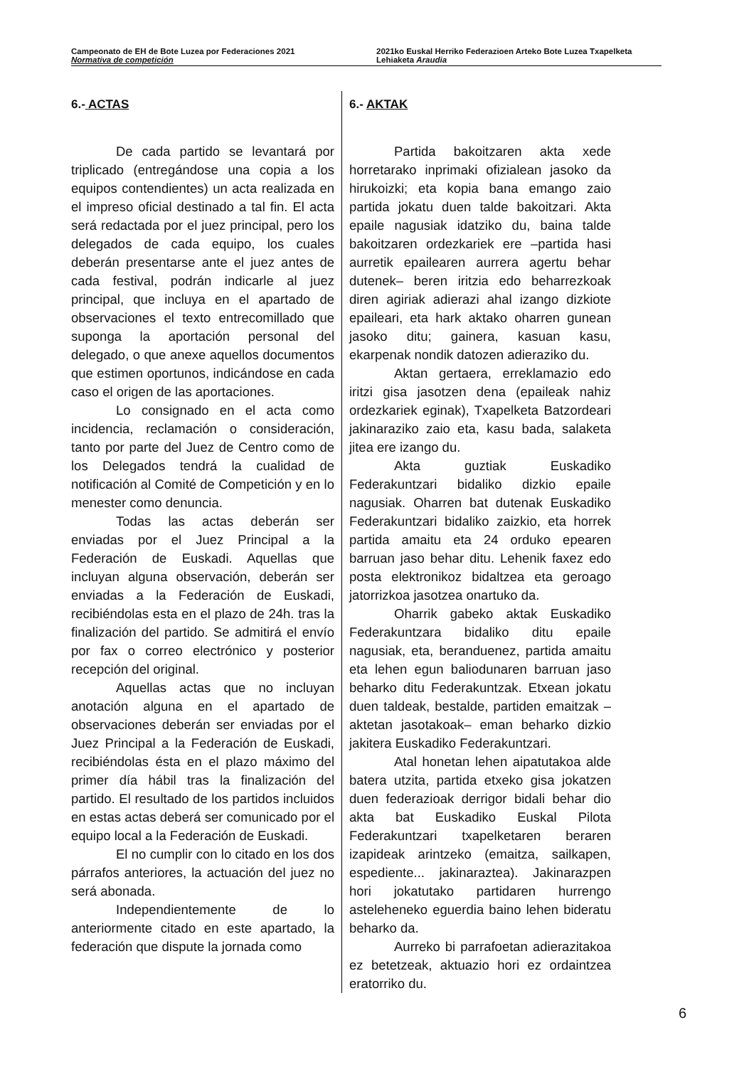Campeonato de EH de Bote Luzea por Federaciones 2021
Normativa de competición
2021ko Euskal Herriko Federazioen Arteko Bote Luzea Txapelketa
Lehiaketa Araudia
6.- ACTAS
De cada partido se levantará por triplicado (entregándose una copia a los equipos contendientes) un acta realizada en el impreso oficial destinado a tal fin. El acta será redactada por el juez principal, pero los delegados de cada equipo, los cuales deberán presentarse ante el juez antes de cada festival, podrán indicarle al juez principal, que incluya en el apartado de observaciones el texto entrecomillado que suponga la aportación personal del delegado, o que anexe aquellos documentos que estimen oportunos, indicándose en cada caso el origen de las aportaciones.
Lo consignado en el acta como incidencia, reclamación o consideración, tanto por parte del Juez de Centro como de los Delegados tendrá la cualidad de notificación al Comité de Competición y en lo menester como denuncia.
Todas las actas deberán ser enviadas por el Juez Principal a la Federación de Euskadi. Aquellas que incluyan alguna observación, deberán ser enviadas a la Federación de Euskadi, recibiéndolas esta en el plazo de 24h. tras la finalización del partido. Se admitirá el envío por fax o correo electrónico y posterior recepción del original.
Aquellas actas que no incluyan anotación alguna en el apartado de observaciones deberán ser enviadas por el Juez Principal a la Federación de Euskadi, recibiéndolas ésta en el plazo máximo del primer día hábil tras la finalización del partido. El resultado de los partidos incluidos en estas actas deberá ser comunicado por el equipo local a la Federación de Euskadi.
El no cumplir con lo citado en los dos párrafos anteriores, la actuación del juez no será abonada.
Independientemente de lo anteriormente citado en este apartado, la federación que dispute la jornada como
6.- AKTAK
Partida bakoitzaren akta xede horretarako inprimaki ofizialean jasoko da hirukoizki; eta kopia bana emango zaio partida jokatu duen talde bakoitzari. Akta epaile nagusiak idatziko du, baina talde bakoitzaren ordezkariek ere –partida hasi aurretik epailearen aurrera agertu behar dutenek– beren iritzia edo beharrezkoak diren agiriak adierazi ahal izango dizkiote epaileari, eta hark aktako oharren gunean jasoko ditu; gainera, kasuan kasu, ekarpenak nondik datozen adieraziko du.
Aktan gertaera, erreklamazio edo iritzi gisa jasotzen dena (epaileak nahiz ordezkariek eginak), Txapelketa Batzordeari jakinaraziko zaio eta, kasu bada, salaketa jitea ere izango du.
Akta guztiak Euskadiko Federakuntzari bidaliko dizkio epaile nagusiak. Oharren bat dutenak Euskadiko Federakuntzari bidaliko zaizkio, eta horrek partida amaitu eta 24 orduko epearen barruan jaso behar ditu. Lehenik faxez edo posta elektronikoz bidaltzea eta geroago jatorrizkoa jasotzea onartuko da.
Oharrik gabeko aktak Euskadiko Federakuntzara bidaliko ditu epaile nagusiak, eta, beranduenez, partida amaitu eta lehen egun baliodunaren barruan jaso beharko ditu Federakuntzak. Etxean jokatu duen taldeak, bestalde, partiden emaitzak –aktetan jasotakoak– eman beharko dizkio jakitera Euskadiko Federakuntzari.
Atal honetan lehen aipatutakoa alde batera utzita, partida etxeko gisa jokatzen duen federazioak derrigor bidali behar dio akta bat Euskadiko Euskal Pilota Federakuntzari txapelketaren beraren izapideak arintzeko (emaitza, sailkapen, espediente... jakinaraztea). Jakinarazpen hori jokatutako partidaren hurrengo asteleheneko eguerdia baino lehen bideratu beharko da.
Aurreko bi parrafoetan adierazitakoa ez betetzeak, aktuazio hori ez ordaintzea eratorriko du.
6